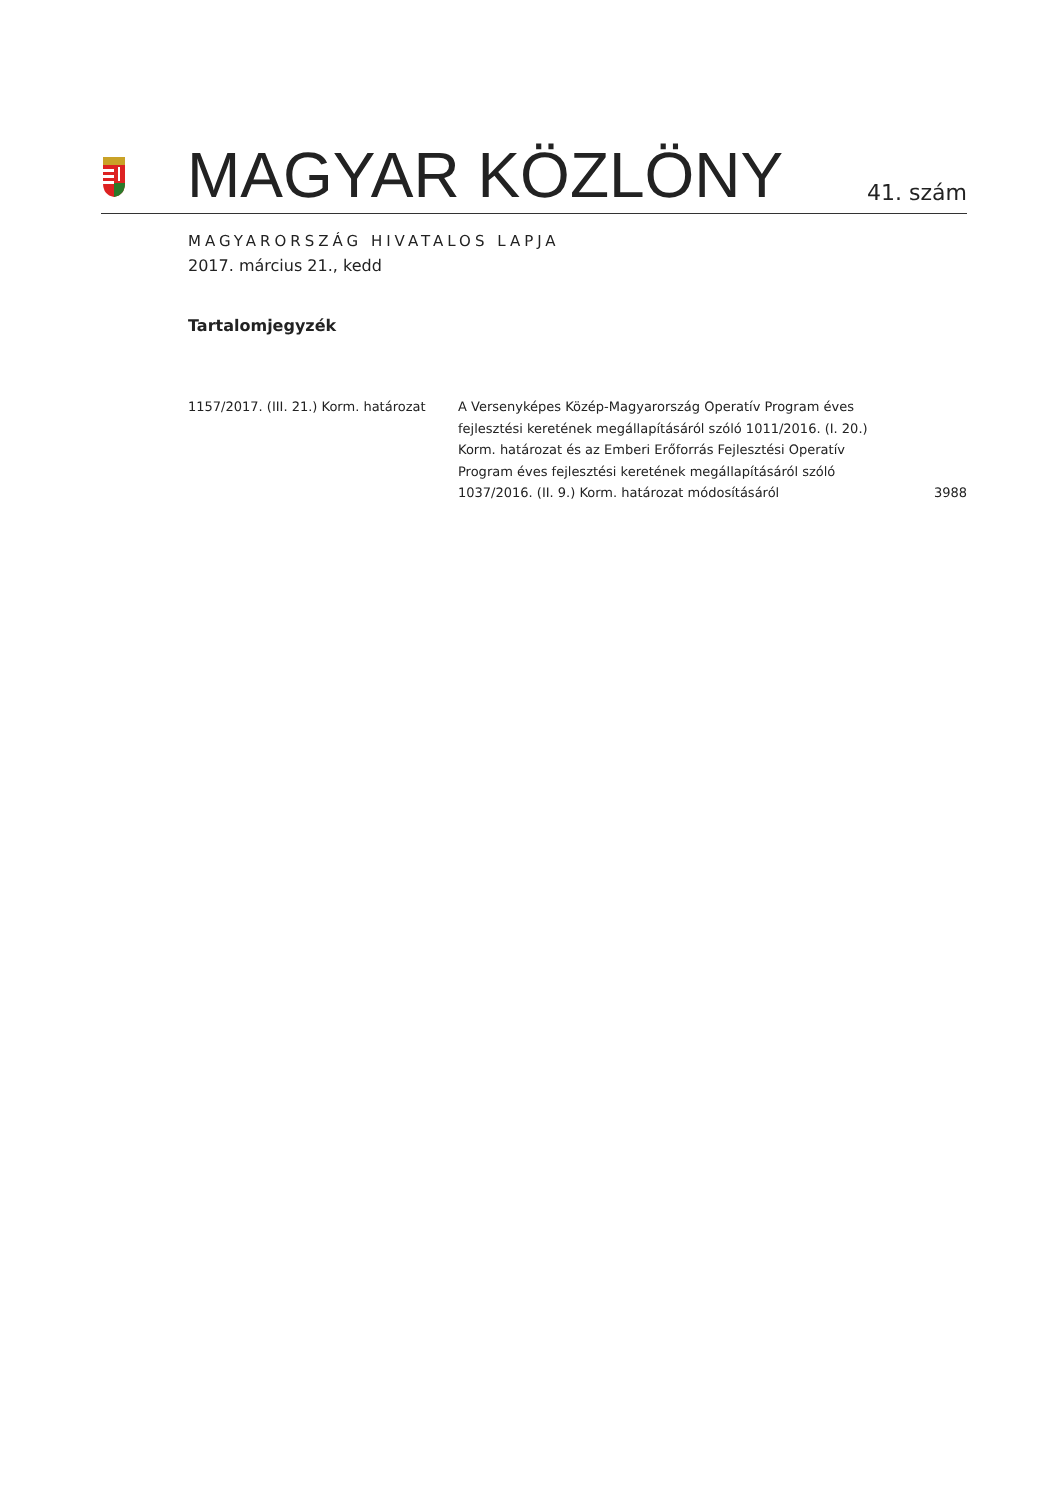MAGYAR KÖZLÖNY
41. szám
MAGYARORSZÁG HIVATALOS LAPJA
2017. március 21., kedd
Tartalomjegyzék
1157/2017. (III. 21.) Korm. határozat
A Versenyképes Közép-Magyarország Operatív Program éves fejlesztési keretének megállapításáról szóló 1011/2016. (I. 20.) Korm. határozat és az Emberi Erőforrás Fejlesztési Operatív Program éves fejlesztési keretének megállapításáról szóló 1037/2016. (II. 9.) Korm. határozat módosításáról
3988